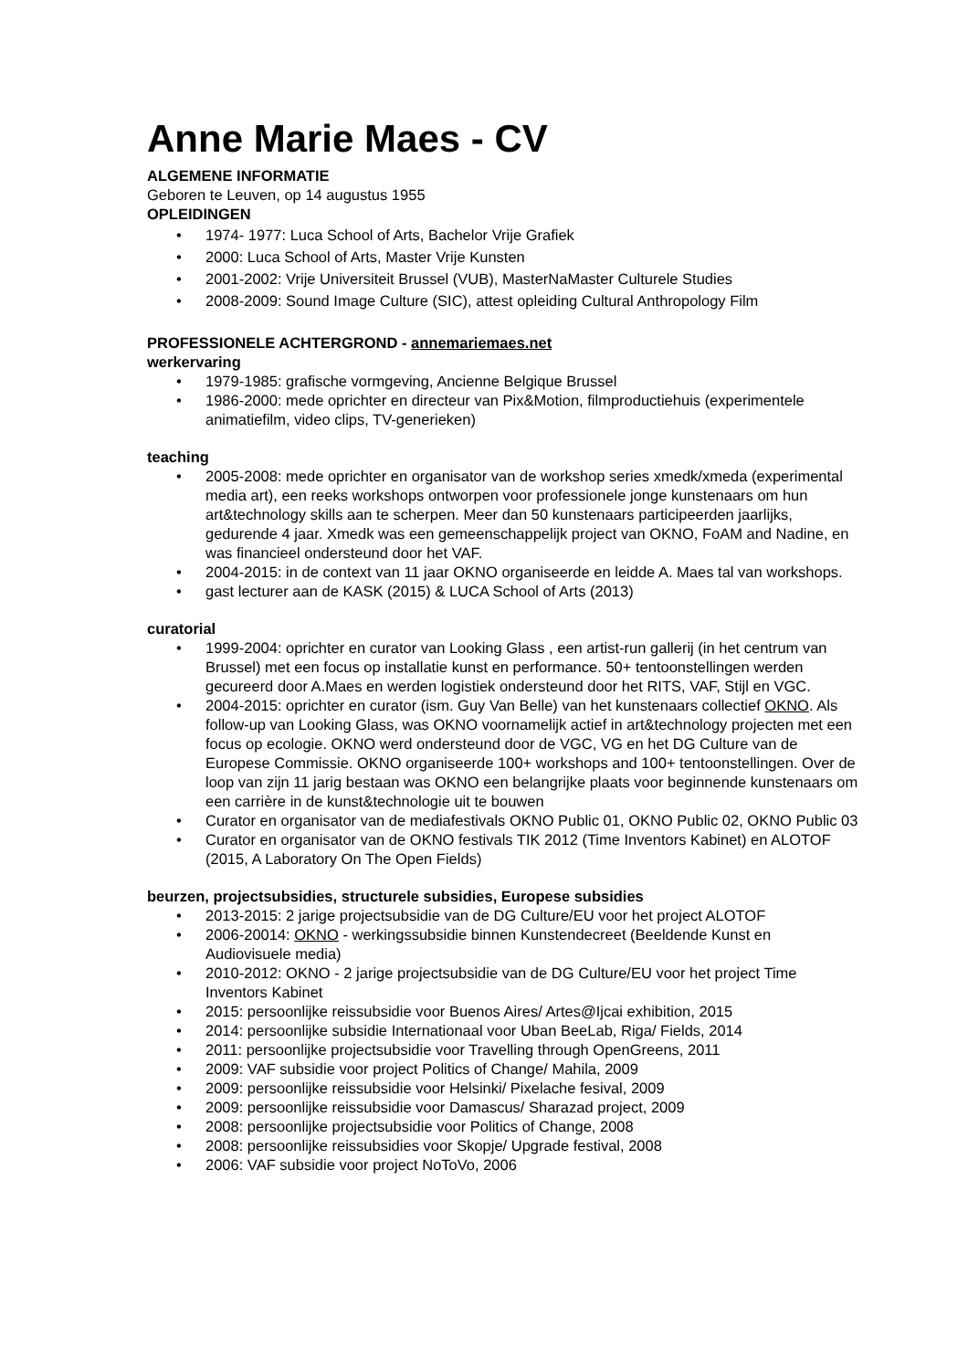Anne Marie Maes - CV
ALGEMENE INFORMATIE
Geboren te Leuven, op 14 augustus 1955
OPLEIDINGEN
• 1974- 1977: Luca School of Arts, Bachelor Vrije Grafiek
• 2000: Luca School of Arts, Master Vrije Kunsten
• 2001-2002: Vrije Universiteit Brussel (VUB), MasterNaMaster Culturele Studies
• 2008-2009: Sound Image Culture (SIC), attest opleiding Cultural Anthropology Film
PROFESSIONELE ACHTERGROND - annemariemaes.net
werkervaring
• 1979-1985: grafische vormgeving, Ancienne Belgique Brussel
• 1986-2000: mede oprichter en directeur van Pix&Motion, filmproductiehuis (experimentele animatiefilm, video clips, TV-generieken)
teaching
• 2005-2008: mede oprichter en organisator van de workshop series xmedk/xmeda (experimental media art), een reeks workshops ontworpen voor professionele jonge kunstenaars om hun art&technology skills aan te scherpen. Meer dan 50 kunstenaars participeerden jaarlijks, gedurende 4 jaar. Xmedk was een gemeenschappelijk project van OKNO, FoAM and Nadine, en was financieel ondersteund door het VAF.
• 2004-2015: in de context van 11 jaar OKNO organiseerde en leidde A. Maes tal van workshops.
• gast lecturer aan de KASK (2015) & LUCA School of Arts (2013)
curatorial
• 1999-2004: oprichter en curator van Looking Glass , een artist-run gallerij (in het centrum van Brussel) met een focus op installatie kunst en performance. 50+ tentoonstellingen werden gecureerd door A.Maes en werden logistiek ondersteund door het RITS, VAF, Stijl en VGC.
• 2004-2015: oprichter en curator (ism. Guy Van Belle) van het kunstenaars collectief OKNO. Als follow-up van Looking Glass, was OKNO voornamelijk actief in art&technology projecten met een focus op ecologie. OKNO werd ondersteund door de VGC, VG en het DG Culture van de Europese Commissie. OKNO organiseerde 100+ workshops and 100+ tentoonstellingen. Over de loop van zijn 11 jarig bestaan was OKNO een belangrijke plaats voor beginnende kunstenaars om een carrière in de kunst&technologie uit te bouwen
• Curator en organisator van de mediafestivals OKNO Public 01, OKNO Public 02, OKNO Public 03
• Curator en organisator van de OKNO festivals TIK 2012 (Time Inventors Kabinet) en ALOTOF (2015, A Laboratory On The Open Fields)
beurzen, projectsubsidies, structurele subsidies, Europese subsidies
• 2013-2015: 2 jarige projectsubsidie van de DG Culture/EU voor het project ALOTOF
• 2006-20014: OKNO - werkingssubsidie binnen Kunstendecreet (Beeldende Kunst en Audiovisuele media)
• 2010-2012: OKNO - 2 jarige projectsubsidie van de DG Culture/EU voor het project Time Inventors Kabinet
• 2015: persoonlijke reissubsidie voor Buenos Aires/ Artes@Ijcai exhibition, 2015
• 2014: persoonlijke subsidie Internationaal voor Uban BeeLab, Riga/ Fields, 2014
• 2011: persoonlijke projectsubsidie voor Travelling through OpenGreens, 2011
• 2009: VAF subsidie voor project Politics of Change/ Mahila, 2009
• 2009: persoonlijke reissubsidie voor Helsinki/ Pixelache fesival, 2009
• 2009: persoonlijke reissubsidie voor Damascus/ Sharazad project, 2009
• 2008: persoonlijke projectsubsidie voor Politics of Change, 2008
• 2008: persoonlijke reissubsidies voor Skopje/ Upgrade festival, 2008
• 2006: VAF subsidie voor project NoToVo, 2006